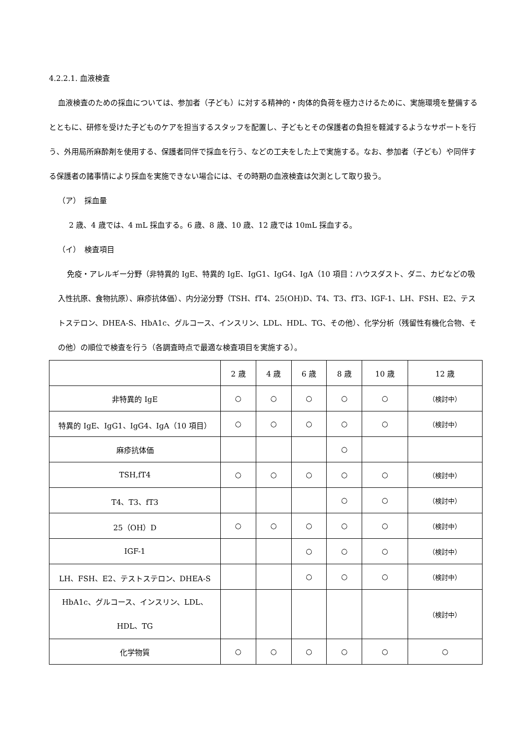4.2.2.1. 血液検査
血液検査のための採血については、参加者（子ども）に対する精神的・肉体的負荷を極力さけるために、実施環境を整備するとともに、研修を受けた子どものケアを担当するスタッフを配置し、子どもとその保護者の負担を軽減するようなサポートを行う、外用局所麻酔剤を使用する、保護者同伴で採血を行う、などの工夫をした上で実施する。なお、参加者（子ども）や同伴する保護者の諸事情により採血を実施できない場合には、その時期の血液検査は欠測として取り扱う。
（ア）　採血量
2 歳、4 歳では、4 mL 採血する。6 歳、8 歳、10 歳、12 歳では 10mL 採血する。
（イ）　検査項目
免疫・アレルギー分野（非特異的 IgE、特異的 IgE、IgG1、IgG4、IgA（10 項目：ハウスダスト、ダニ、カビなどの吸入性抗原、食物抗原）、麻疹抗体価）、内分泌分野（TSH、fT4、25(OH)D、T4、T3、fT3、IGF-1、LH、FSH、E2、テストステロン、DHEA-S、HbA1c、グルコース、インスリン、LDL、HDL、TG、その他）、化学分析（残留性有機化合物、その他）の順位で検査を行う（各調査時点で最適な検査項目を実施する）。
| | 2 歳 | 4 歳 | 6 歳 | 8 歳 | 10 歳 | 12 歳 |
| 非特異的 IgE | ○ | ○ | ○ | ○ | ○ | （検討中） |
| 特異的 IgE、IgG1、IgG4、IgA（10 項目） | ○ | ○ | ○ | ○ | ○ | （検討中） |
| 麻疹抗体価 | | | | ○ | | |
| TSH,fT4 | ○ | ○ | ○ | ○ | ○ | （検討中） |
| T4、T3、fT3 | | | | ○ | ○ | （検討中） |
| 25（OH）D | ○ | ○ | ○ | ○ | ○ | （検討中） |
| IGF-1 | | | ○ | ○ | ○ | （検討中） |
| LH、FSH、E2、テストステロン、DHEA-S | | | ○ | ○ | ○ | （検討中） |
| HbA1c、グルコース、インスリン、LDL、 HDL、TG | | | | | | （検討中） |
| 化学物質 | ○ | ○ | ○ | ○ | ○ | ○ |